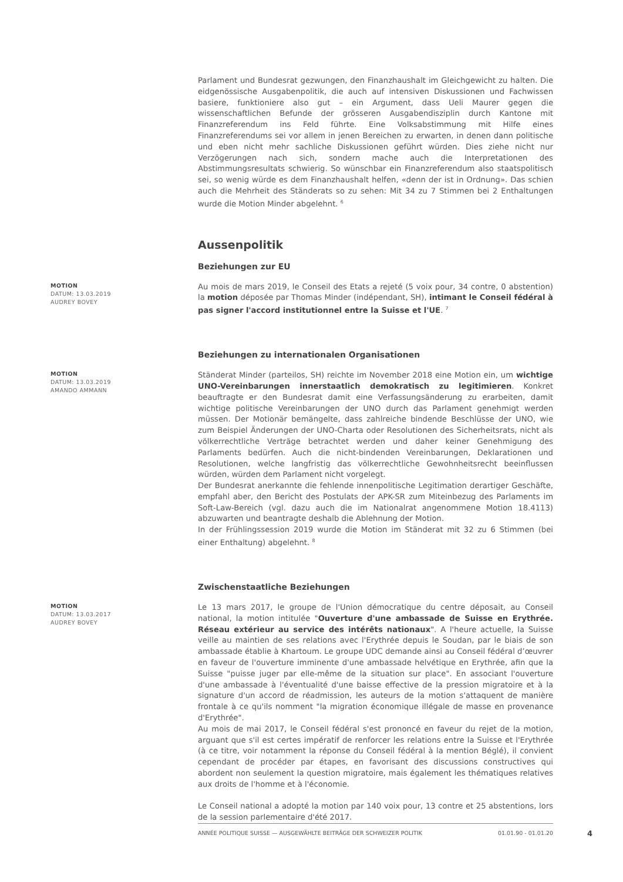Parlament und Bundesrat gezwungen, den Finanzhaushalt im Gleichgewicht zu halten. Die eidgenössische Ausgabenpolitik, die auch auf intensiven Diskussionen und Fachwissen basiere, funktioniere also gut – ein Argument, dass Ueli Maurer gegen die wissenschaftlichen Befunde der grösseren Ausgabendisziplin durch Kantone mit Finanzreferendum ins Feld führte. Eine Volksabstimmung mit Hilfe eines Finanzreferendums sei vor allem in jenen Bereichen zu erwarten, in denen dann politische und eben nicht mehr sachliche Diskussionen geführt würden. Dies ziehe nicht nur Verzögerungen nach sich, sondern mache auch die Interpretationen des Abstimmungsresultats schwierig. So wünschbar ein Finanzreferendum also staatspolitisch sei, so wenig würde es dem Finanzhaushalt helfen, «denn der ist in Ordnung». Das schien auch die Mehrheit des Ständerats so zu sehen: Mit 34 zu 7 Stimmen bei 2 Enthaltungen wurde die Motion Minder abgelehnt. <sup>6</sup>
Aussenpolitik
Beziehungen zur EU
MOTION
DATUM: 13.03.2019
AUDREY BOVEY
Au mois de mars 2019, le Conseil des Etats a rejeté (5 voix pour, 34 contre, 0 abstention) la motion déposée par Thomas Minder (indépendant, SH), intimant le Conseil fédéral à pas signer l'accord institutionnel entre la Suisse et l'UE. <sup>7</sup>
Beziehungen zu internationalen Organisationen
MOTION
DATUM: 13.03.2019
AMANDO AMMANN
Ständerat Minder (parteilos, SH) reichte im November 2018 eine Motion ein, um wichtige UNO-Vereinbarungen innerstaatlich demokratisch zu legitimieren. Konkret beauftragte er den Bundesrat damit eine Verfassungsänderung zu erarbeiten, damit wichtige politische Vereinbarungen der UNO durch das Parlament genehmigt werden müssen. Der Motionär bemängelte, dass zahlreiche bindende Beschlüsse der UNO, wie zum Beispiel Änderungen der UNO-Charta oder Resolutionen des Sicherheitsrats, nicht als völkerrechtliche Verträge betrachtet werden und daher keiner Genehmigung des Parlaments bedürfen. Auch die nicht-bindenden Vereinbarungen, Deklarationen und Resolutionen, welche langfristig das völkerrechtliche Gewohnheitsrecht beeinflussen würden, würden dem Parlament nicht vorgelegt.
Der Bundesrat anerkannte die fehlende innenpolitische Legitimation derartiger Geschäfte, empfahl aber, den Bericht des Postulats der APK-SR zum Miteinbezug des Parlaments im Soft-Law-Bereich (vgl. dazu auch die im Nationalrat angenommene Motion 18.4113) abzuwarten und beantragte deshalb die Ablehnung der Motion.
In der Frühlingssession 2019 wurde die Motion im Ständerat mit 32 zu 6 Stimmen (bei einer Enthaltung) abgelehnt. <sup>8</sup>
Zwischenstaatliche Beziehungen
MOTION
DATUM: 13.03.2017
AUDREY BOVEY
Le 13 mars 2017, le groupe de l'Union démocratique du centre déposait, au Conseil national, la motion intitulée "Ouverture d'une ambassade de Suisse en Erythrée. Réseau extérieur au service des intérêts nationaux". A l'heure actuelle, la Suisse veille au maintien de ses relations avec l'Erythrée depuis le Soudan, par le biais de son ambassade établie à Khartoum. Le groupe UDC demande ainsi au Conseil fédéral d’œuvrer en faveur de l'ouverture imminente d'une ambassade helvétique en Erythrée, afin que la Suisse "puisse juger par elle-même de la situation sur place". En associant l'ouverture d'une ambassade à l'éventualité d'une baisse effective de la pression migratoire et à la signature d'un accord de réadmission, les auteurs de la motion s'attaquent de manière frontale à ce qu'ils nomment "la migration économique illégale de masse en provenance d'Erythrée".
Au mois de mai 2017, le Conseil fédéral s'est prononcé en faveur du rejet de la motion, arguant que s'il est certes impératif de renforcer les relations entre la Suisse et l'Erythrée (à ce titre, voir notamment la réponse du Conseil fédéral à la mention Béglé), il convient cependant de procéder par étapes, en favorisant des discussions constructives qui abordent non seulement la question migratoire, mais également les thématiques relatives aux droits de l'homme et à l'économie.
Le Conseil national a adopté la motion par 140 voix pour, 13 contre et 25 abstentions, lors de la session parlementaire d'été 2017.
ANNÉE POLITIQUE SUISSE — AUSGEWÄHLTE BEITRÄGE DER SCHWEIZER POLITIK 01.01.90 - 01.01.20
4